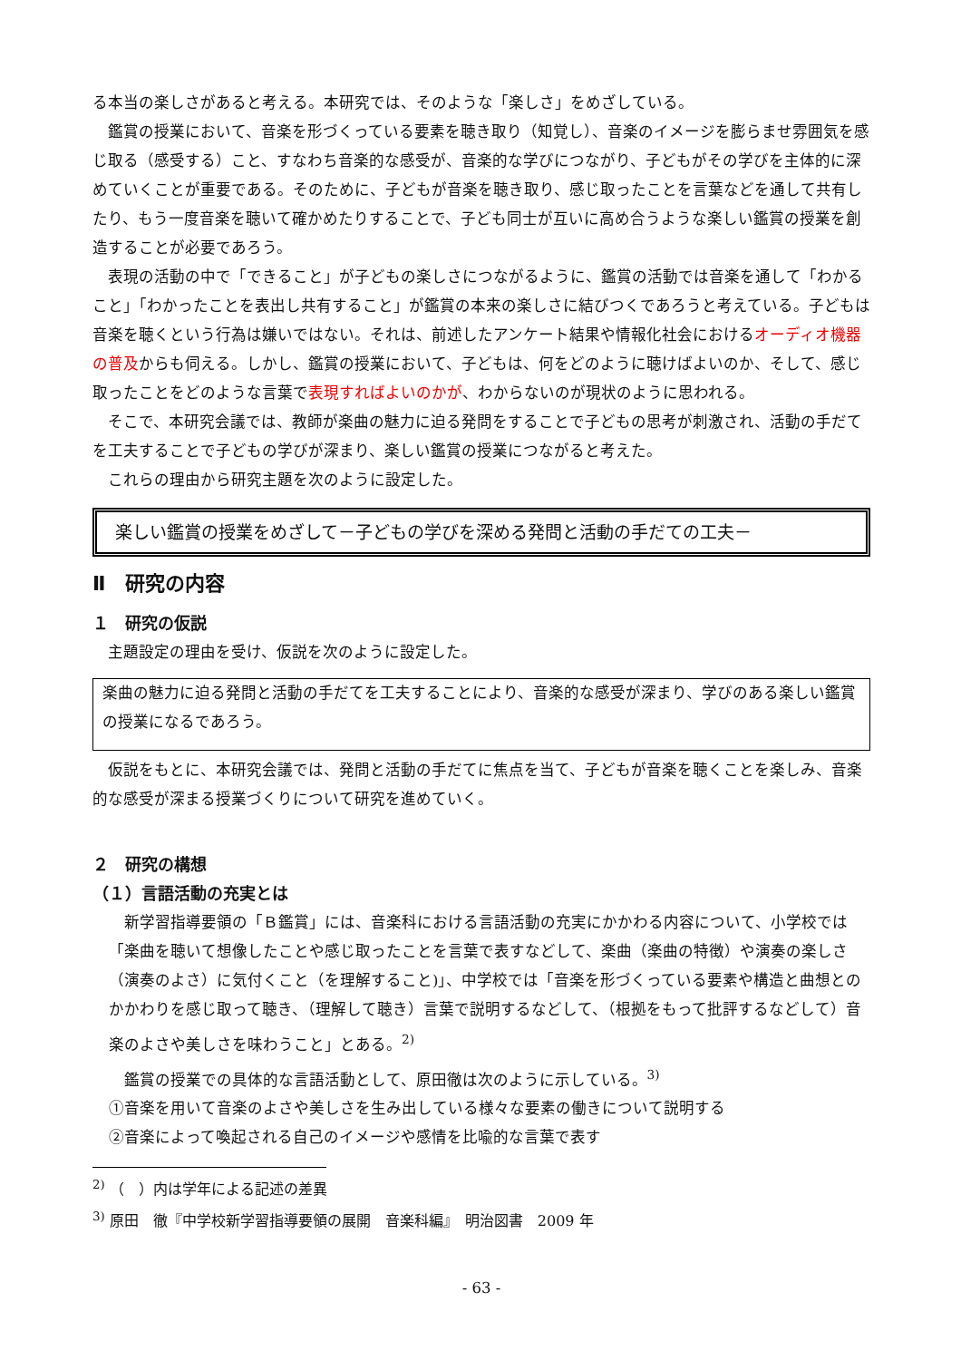る本当の楽しさがあると考える。本研究では、そのような「楽しさ」をめざしている。
鑑賞の授業において、音楽を形づくっている要素を聴き取り（知覚し）、音楽のイメージを膨らませ雰囲気を感じ取る（感受する）こと、すなわち音楽的な感受が、音楽的な学びにつながり、子どもがその学びを主体的に深めていくことが重要である。そのために、子どもが音楽を聴き取り、感じ取ったことを言葉などを通して共有したり、もう一度音楽を聴いて確かめたりすることで、子ども同士が互いに高め合うような楽しい鑑賞の授業を創造することが必要であろう。
表現の活動の中で「できること」が子どもの楽しさにつながるように、鑑賞の活動では音楽を通して「わかること」「わかったことを表出し共有すること」が鑑賞の本来の楽しさに結びつくであろうと考えている。子どもは音楽を聴くという行為は嫌いではない。それは、前述したアンケート結果や情報化社会におけるオーディオ機器の普及からも伺える。しかし、鑑賞の授業において、子どもは、何をどのように聴けばよいのか、そして、感じ取ったことをどのような言葉で表現すればよいのかが、わからないのが現状のように思われる。
そこで、本研究会議では、教師が楽曲の魅力に迫る発問をすることで子どもの思考が刺激され、活動の手だてを工夫することで子どもの学びが深まり、楽しい鑑賞の授業につながると考えた。
これらの理由から研究主題を次のように設定した。
楽しい鑑賞の授業をめざして－子どもの学びを深める発問と活動の手だての工夫－
Ⅱ　研究の内容
１　研究の仮説
主題設定の理由を受け、仮説を次のように設定した。
楽曲の魅力に迫る発問と活動の手だてを工夫することにより、音楽的な感受が深まり、学びのある楽しい鑑賞の授業になるであろう。
仮説をもとに、本研究会議では、発問と活動の手だてに焦点を当て、子どもが音楽を聴くことを楽しみ、音楽的な感受が深まる授業づくりについて研究を進めていく。
２　研究の構想
（１）言語活動の充実とは
新学習指導要領の「Ｂ鑑賞」には、音楽科における言語活動の充実にかかわる内容について、小学校では「楽曲を聴いて想像したことや感じ取ったことを言葉で表すなどして、楽曲（楽曲の特徴）や演奏の楽しさ（演奏のよさ）に気付くこと（を理解すること)」、中学校では「音楽を形づくっている要素や構造と曲想とのかかわりを感じ取って聴き、（理解して聴き）言葉で説明するなどして、（根拠をもって批評するなどして）音楽のよさや美しさを味わうこと」とある。<sup>2)</sup>
鑑賞の授業での具体的な言語活動として、原田徹は次のように示している。<sup>3)</sup>
①音楽を用いて音楽のよさや美しさを生み出している様々な要素の働きについて説明する
②音楽によって喚起される自己のイメージや感情を比喩的な言葉で表す
<sup>2)</sup> （　）内は学年による記述の差異
<sup>3)</sup> 原田　徹『中学校新学習指導要領の展開　音楽科編』　明治図書　2009 年
- 63 -